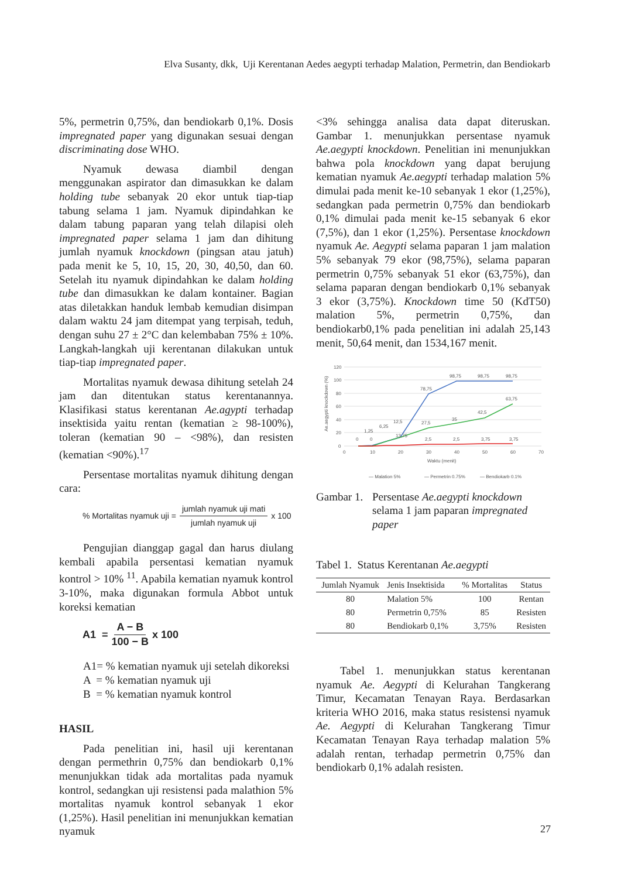Elva Susanty, dkk, Uji Kerentanan Aedes aegypti terhadap Malation, Permetrin, dan Bendiokarb
5%, permetrin 0,75%, dan bendiokarb 0,1%. Dosis impregnated paper yang digunakan sesuai dengan discriminating dose WHO.
Nyamuk dewasa diambil dengan menggunakan aspirator dan dimasukkan ke dalam holding tube sebanyak 20 ekor untuk tiap-tiap tabung selama 1 jam. Nyamuk dipindahkan ke dalam tabung paparan yang telah dilapisi oleh impregnated paper selama 1 jam dan dihitung jumlah nyamuk knockdown (pingsan atau jatuh) pada menit ke 5, 10, 15, 20, 30, 40,50, dan 60. Setelah itu nyamuk dipindahkan ke dalam holding tube dan dimasukkan ke dalam kontainer. Bagian atas diletakkan handuk lembab kemudian disimpan dalam waktu 24 jam ditempat yang terpisah, teduh, dengan suhu 27 ± 2°C dan kelembaban 75% ± 10%. Langkah-langkah uji kerentanan dilakukan untuk tiap-tiap impregnated paper.
Mortalitas nyamuk dewasa dihitung setelah 24 jam dan ditentukan status kerentanannya. Klasifikasi status kerentanan Ae.agypti terhadap insektisida yaitu rentan (kematian ≥ 98-100%), toleran (kematian 90 – <98%), dan resisten (kematian <90%).<sup>17</sup>
Persentase mortalitas nyamuk dihitung dengan cara:
% Mortalitas nyamuk uji = jumlah nyamuk uji mati jumlah nyamuk uji x 100
Pengujian dianggap gagal dan harus diulang kembali apabila persentasi kematian nyamuk kontrol > 10% <sup>11</sup>. Apabila kematian nyamuk kontrol 3-10%, maka digunakan formula Abbot untuk koreksi kematian
A1 = A − B 100 − B x 100
A1= % kematian nyamuk uji setelah dikoreksi
A = % kematian nyamuk uji
B = % kematian nyamuk kontrol
HASIL
Pada penelitian ini, hasil uji kerentanan dengan permethrin 0,75% dan bendiokarb 0,1% menunjukkan tidak ada mortalitas pada nyamuk kontrol, sedangkan uji resistensi pada malathion 5% mortalitas nyamuk kontrol sebanyak 1 ekor (1,25%). Hasil penelitian ini menunjukkan kematian nyamuk
<3% sehingga analisa data dapat diteruskan. Gambar 1. menunjukkan persentase nyamuk Ae.aegypti knockdown. Penelitian ini menunjukkan bahwa pola knockdown yang dapat berujung kematian nyamuk Ae.aegypti terhadap malation 5% dimulai pada menit ke-10 sebanyak 1 ekor (1,25%), sedangkan pada permetrin 0,75% dan bendiokarb 0,1% dimulai pada menit ke-15 sebanyak 6 ekor (7,5%), dan 1 ekor (1,25%). Persentase knockdown nyamuk Ae. Aegypti selama paparan 1 jam malation 5% sebanyak 79 ekor (98,75%), selama paparan permetrin 0,75% sebanyak 51 ekor (63,75%), dan selama paparan dengan bendiokarb 0,1% sebanyak 3 ekor (3,75%). Knockdown time 50 (KdT50) malation 5%, permetrin 0,75%, dan bendiokarb0,1% pada penelitian ini adalah 25,143 menit, 50,64 menit, dan 1534,167 menit.
120
100
80
60
40
20
0
0
10
20
30
40
50
60
70
Waktu (menit)
Ae.aegypti knockdown (%)
78,75
98,75
98,75
98,75
63,75
42,5
35
27,5
1,25
6,25
12,5
13,75
0
0
2,5
2,5
3,75
3,75
— Malation 5%
— Permetrin 0,75%
— Bendiokarb 0,1%
Gambar 1. Persentase Ae.aegypti knockdown selama 1 jam paparan impregnated paper
Tabel 1. Status Kerentanan Ae.aegypti
| Jumlah Nyamuk | Jenis Insektisida | % Mortalitas | Status |
| --- | --- | --- | --- |
| 80 | Malation 5% | 100 | Rentan |
| 80 | Permetrin 0,75% | 85 | Resisten |
| 80 | Bendiokarb 0,1% | 3,75% | Resisten |
Tabel 1. menunjukkan status kerentanan nyamuk Ae. Aegypti di Kelurahan Tangkerang Timur, Kecamatan Tenayan Raya. Berdasarkan kriteria WHO 2016, maka status resistensi nyamuk Ae. Aegypti di Kelurahan Tangkerang Timur Kecamatan Tenayan Raya terhadap malation 5% adalah rentan, terhadap permetrin 0,75% dan bendiokarb 0,1% adalah resisten.
27